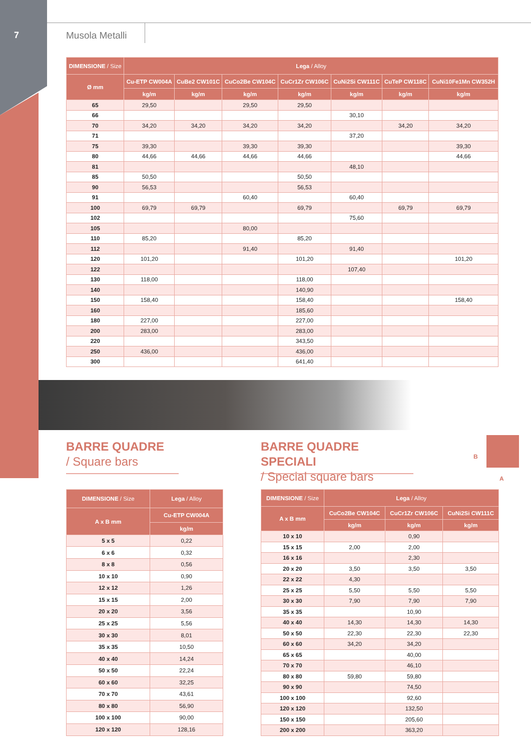7 Musola Metalli
| DIMENSIONE / Size | Lega / Alloy | | | | | | |
| --- | --- | --- | --- | --- | --- | --- | --- |
| Ø mm | Cu-ETP CW004A | CuBe2 CW101C | CuCo2Be CW104C | CuCr1Zr CW106C | CuNi2Si CW111C | CuTeP CW118C | CuNi10Fe1Mn CW352H |
| | kg/m | kg/m | kg/m | kg/m | kg/m | kg/m | kg/m |
| 65 | 29,50 | | 29,50 | 29,50 | | | |
| 66 | | | | | 30,10 | | |
| 70 | 34,20 | 34,20 | 34,20 | 34,20 | | 34,20 | 34,20 |
| 71 | | | | | 37,20 | | |
| 75 | 39,30 | | 39,30 | 39,30 | | | 39,30 |
| 80 | 44,66 | 44,66 | 44,66 | 44,66 | | | 44,66 |
| 81 | | | | | 48,10 | | |
| 85 | 50,50 | | | 50,50 | | | |
| 90 | 56,53 | | | 56,53 | | | |
| 91 | | | 60,40 | | 60,40 | | |
| 100 | 69,79 | 69,79 | | 69,79 | | 69,79 | 69,79 |
| 102 | | | | | 75,60 | | |
| 105 | | | 80,00 | | | | |
| 110 | 85,20 | | | 85,20 | | | |
| 112 | | | 91,40 | | 91,40 | | |
| 120 | 101,20 | | | 101,20 | | | 101,20 |
| 122 | | | | | 107,40 | | |
| 130 | 118,00 | | | 118,00 | | | |
| 140 | | | | 140,90 | | | |
| 150 | 158,40 | | | 158,40 | | | 158,40 |
| 160 | | | | 185,60 | | | |
| 180 | 227,00 | | | 227,00 | | | |
| 200 | 283,00 | | | 283,00 | | | |
| 220 | | | | 343,50 | | | |
| 250 | 436,00 | | | 436,00 | | | |
| 300 | | | | 641,40 | | | |
BARRE QUADRE
/ Square bars
BARRE QUADRE SPECIALI
/ Special square bars
B
A
| DIMENSIONE / Size | Lega / Alloy |
| --- | --- |
| A x B mm | Cu-ETP CW004A |
| | kg/m |
| 5 x 5 | 0,22 |
| 6 x 6 | 0,32 |
| 8 x 8 | 0,56 |
| 10 x 10 | 0,90 |
| 12 x 12 | 1,26 |
| 15 x 15 | 2,00 |
| 20 x 20 | 3,56 |
| 25 x 25 | 5,56 |
| 30 x 30 | 8,01 |
| 35 x 35 | 10,50 |
| 40 x 40 | 14,24 |
| 50 x 50 | 22,24 |
| 60 x 60 | 32,25 |
| 70 x 70 | 43,61 |
| 80 x 80 | 56,90 |
| 100 x 100 | 90,00 |
| 120 x 120 | 128,16 |
| DIMENSIONE / Size | Lega / Alloy | | |
| --- | --- | --- | --- |
| A x B mm | CuCo2Be CW104C | CuCr1Zr CW106C | CuNi2Si CW111C |
| | kg/m | kg/m | kg/m |
| 10 x 10 | | 0,90 | |
| 15 x 15 | 2,00 | 2,00 | |
| 16 x 16 | | 2,30 | |
| 20 x 20 | 3,50 | 3,50 | 3,50 |
| 22 x 22 | 4,30 | | |
| 25 x 25 | 5,50 | 5,50 | 5,50 |
| 30 x 30 | 7,90 | 7,90 | 7,90 |
| 35 x 35 | | 10,90 | |
| 40 x 40 | 14,30 | 14,30 | 14,30 |
| 50 x 50 | 22,30 | 22,30 | 22,30 |
| 60 x 60 | 34,20 | 34,20 | |
| 65 x 65 | | 40,00 | |
| 70 x 70 | | 46,10 | |
| 80 x 80 | 59,80 | 59,80 | |
| 90 x 90 | | 74,50 | |
| 100 x 100 | | 92,60 | |
| 120 x 120 | | 132,50 | |
| 150 x 150 | | 205,60 | |
| 200 x 200 | | 363,20 | |